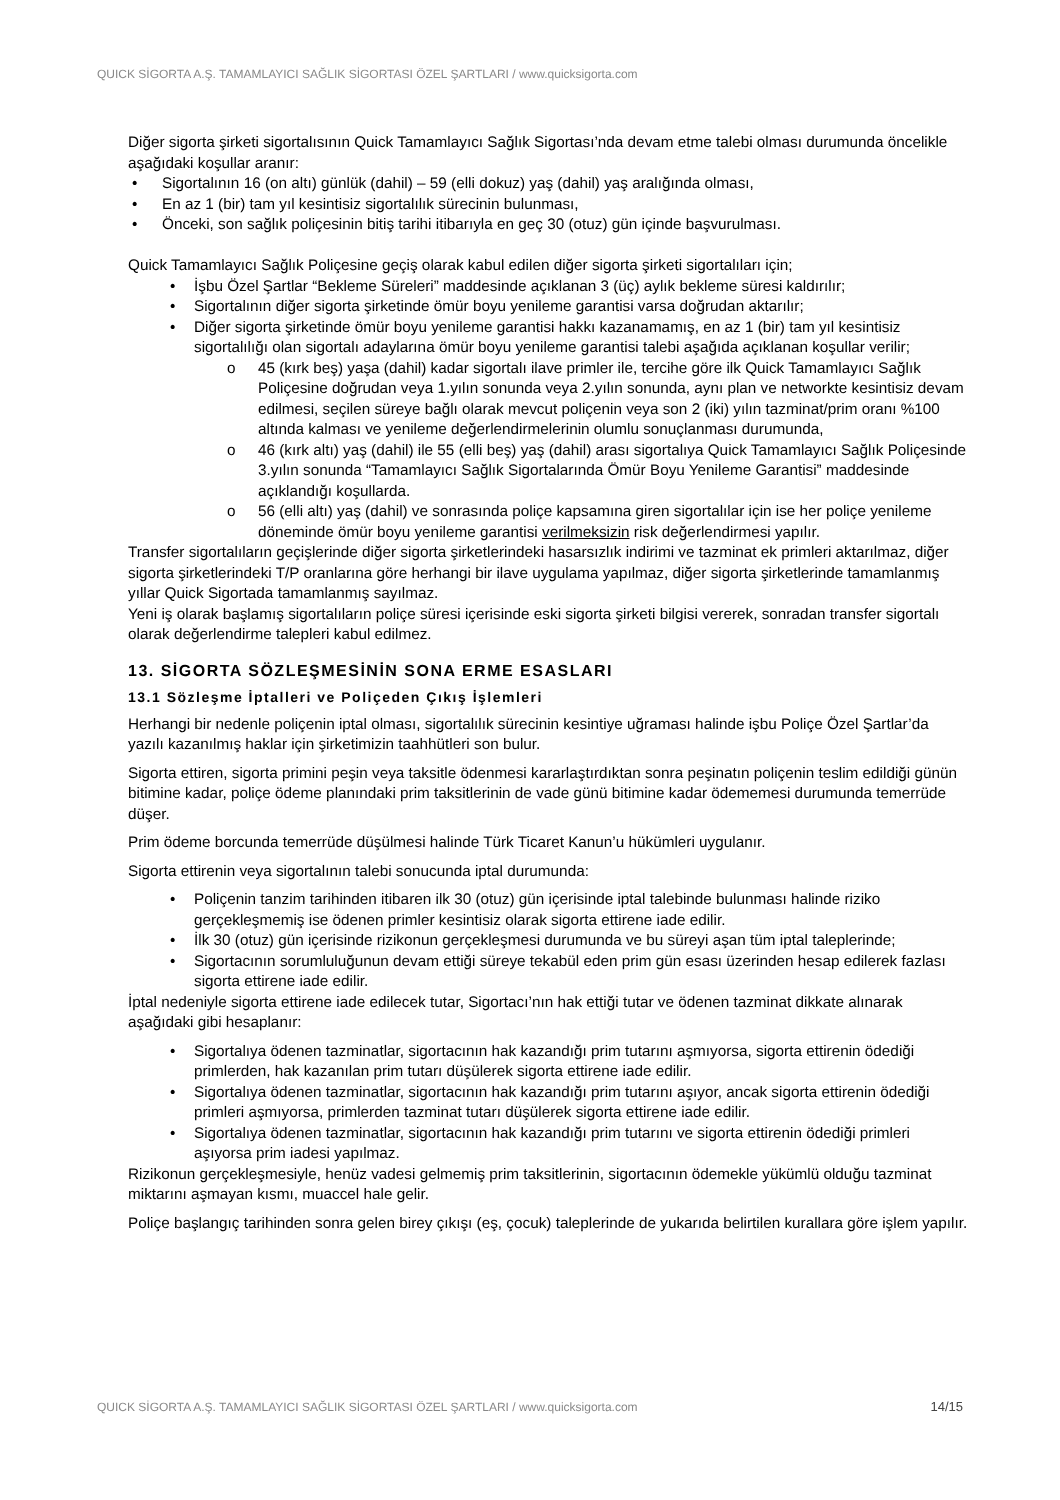QUICK SİGORTA A.Ş. TAMAMLAYICI SAĞLIK SİGORTASI ÖZEL ŞARTLARI / www.quicksigorta.com
Diğer sigorta şirketi sigortalısının Quick Tamamlayıcı Sağlık Sigortası’nda devam etme talebi olması durumunda öncelikle aşağıdaki koşullar aranır:
Sigortalının 16 (on altı) günlük (dahil) – 59 (elli dokuz) yaş (dahil) yaş aralığında olması,
En az 1 (bir) tam yıl kesintisiz sigortalılık sürecinin bulunması,
Önceki, son sağlık poliçesinin bitiş tarihi itibarıyla en geç 30 (otuz) gün içinde başvurulması.
Quick Tamamlayıcı Sağlık Poliçesine geçiş olarak kabul edilen diğer sigorta şirketi sigortalıları için;
İşbu Özel Şartlar “Bekleme Süreleri” maddesinde açıklanan 3 (üç) aylık bekleme süresi kaldırılır;
Sigortalının diğer sigorta şirketinde ömür boyu yenileme garantisi varsa doğrudan aktarılır;
Diğer sigorta şirketinde ömür boyu yenileme garantisi hakkı kazanamamış, en az 1 (bir) tam yıl kesintisiz sigortalılığı olan sigortalı adaylarına ömür boyu yenileme garantisi talebi aşağıda açıklanan koşullar verilir;
45 (kırk beş) yaşa (dahil) kadar sigortalı ilave primler ile, tercihe göre ilk Quick Tamamlayıcı Sağlık Poliçesine doğrudan veya 1.yılın sonunda veya 2.yılın sonunda, aynı plan ve networkte kesintisiz devam edilmesi, seçilen süreye bağlı olarak mevcut poliçenin veya son 2 (iki) yılın tazminat/prim oranı %100 altında kalması ve yenileme değerlendirmelerinin olumlu sonuçlanması durumunda,
46 (kırk altı) yaş (dahil) ile 55 (elli beş) yaş (dahil) arası sigortalıya Quick Tamamlayıcı Sağlık Poliçesinde 3.yılın sonunda “Tamamlayıcı Sağlık Sigortalarında Ömür Boyu Yenileme Garantisi” maddesinde açıklandığı koşullarda.
56 (elli altı) yaş (dahil) ve sonrasında poliçe kapsamına giren sigortalılar için ise her poliçe yenileme döneminde ömür boyu yenileme garantisi verilmeksizin risk değerlendirmesi yapılır.
Transfer sigortalıların geçişlerinde diğer sigorta şirketlerindeki hasarsızlık indirimi ve tazminat ek primleri aktarılmaz, diğer sigorta şirketlerindeki T/P oranlarına göre herhangi bir ilave uygulama yapılmaz, diğer sigorta şirketlerinde tamamlanmış yıllar Quick Sigortada tamamlanmış sayılmaz.
Yeni iş olarak başlamış sigortalıların poliçe süresi içerisinde eski sigorta şirketi bilgisi vererek, sonradan transfer sigortalı olarak değerlendirme talepleri kabul edilmez.
13. SİGORTA SÖZLEŞMESİNİN SONA ERME ESASLARI
13.1 Sözleşme İptalleri ve Poliçeden Çıkış İşlemleri
Herhangi bir nedenle poliçenin iptal olması, sigortalılık sürecinin kesintiye uğraması halinde işbu Poliçe Özel Şartlar’da yazılı kazanılmış haklar için şirketimizin taahhütleri son bulur.
Sigorta ettiren, sigorta primini peşin veya taksitle ödenmesi kararlaştırdıktan sonra peşinatın poliçenin teslim edildiği günün bitimine kadar, poliçe ödeme planındaki prim taksitlerinin de vade günü bitimine kadar ödememesi durumunda temerrüde düşer.
Prim ödeme borcunda temerrüde düşülmesi halinde Türk Ticaret Kanun’u hükümleri uygulanır.
Sigorta ettirenin veya sigortalının talebi sonucunda iptal durumunda:
Poliçenin tanzim tarihinden itibaren ilk 30 (otuz) gün içerisinde iptal talebinde bulunması halinde riziko gerçekleşmemiş ise ödenen primler kesintisiz olarak sigorta ettirene iade edilir.
İlk 30 (otuz) gün içerisinde rizikonun gerçekleşmesi durumunda ve bu süreyi aşan tüm iptal taleplerinde;
Sigortacının sorumluluğunun devam ettiği süreye tekabül eden prim gün esası üzerinden hesap edilerek fazlası sigorta ettirene iade edilir.
İptal nedeniyle sigorta ettirene iade edilecek tutar, Sigortacı’nın hak ettiği tutar ve ödenen tazminat dikkate alınarak aşağıdaki gibi hesaplanır:
Sigortalıya ödenen tazminatlar, sigortacının hak kazandığı prim tutarını aşmıyorsa, sigorta ettirenin ödediği primlerden, hak kazanılan prim tutarı düşülerek sigorta ettirene iade edilir.
Sigortalıya ödenen tazminatlar, sigortacının hak kazandığı prim tutarını aşıyor, ancak sigorta ettirenin ödediği primleri aşmıyorsa, primlerden tazminat tutarı düşülerek sigorta ettirene iade edilir.
Sigortalıya ödenen tazminatlar, sigortacının hak kazandığı prim tutarını ve sigorta ettirenin ödediği primleri aşıyorsa prim iadesi yapılmaz.
Rizikonun gerçekleşmesiyle, henüz vadesi gelmemiş prim taksitlerinin, sigortacının ödemekle yükümlü olduğu tazminat miktarını aşmayan kısmı, muaccel hale gelir.
Poliçe başlangıç tarihinden sonra gelen birey çıkışı (eş, çocuk) taleplerinde de yukarıda belirtilen kurallara göre işlem yapılır.
QUICK SİGORTA A.Ş. TAMAMLAYICI SAĞLIK SİGORTASI ÖZEL ŞARTLARI / www.quicksigorta.com 14/15